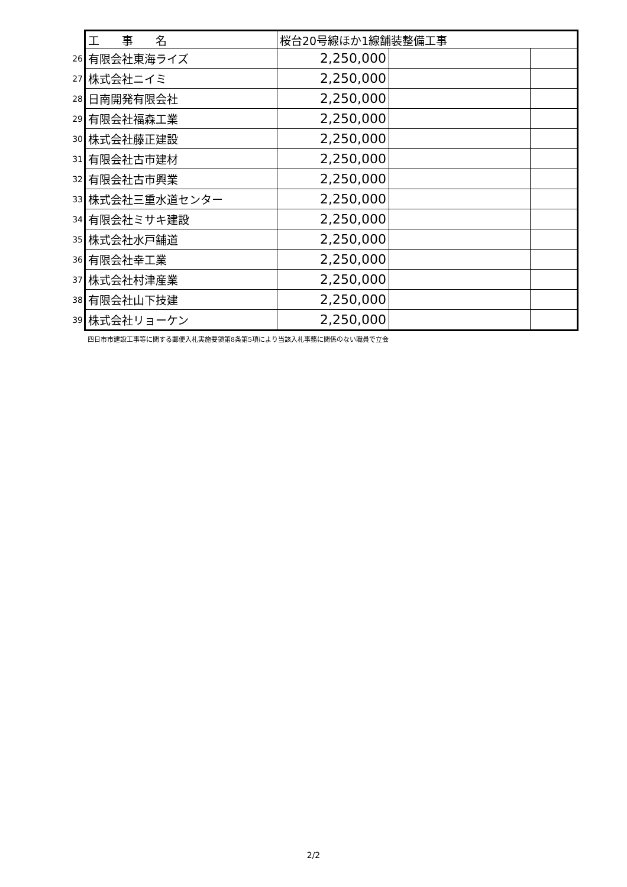| | 工 事 名 | 桜台20号線ほか1線舗装整備工事 | | |
| 26 | 有限会社東海ライズ | 2,250,000 | | |
| 27 | 株式会社ニイミ | 2,250,000 | | |
| 28 | 日南開発有限会社 | 2,250,000 | | |
| 29 | 有限会社福森工業 | 2,250,000 | | |
| 30 | 株式会社藤正建設 | 2,250,000 | | |
| 31 | 有限会社古市建材 | 2,250,000 | | |
| 32 | 有限会社古市興業 | 2,250,000 | | |
| 33 | 株式会社三重水道センター | 2,250,000 | | |
| 34 | 有限会社ミサキ建設 | 2,250,000 | | |
| 35 | 株式会社水戸舗道 | 2,250,000 | | |
| 36 | 有限会社幸工業 | 2,250,000 | | |
| 37 | 株式会社村津産業 | 2,250,000 | | |
| 38 | 有限会社山下技建 | 2,250,000 | | |
| 39 | 株式会社リョーケン | 2,250,000 | | |
四日市市建設工事等に関する郵便入札実施要領第8条第5項により当該入札事務に関係のない職員で立会
2/2